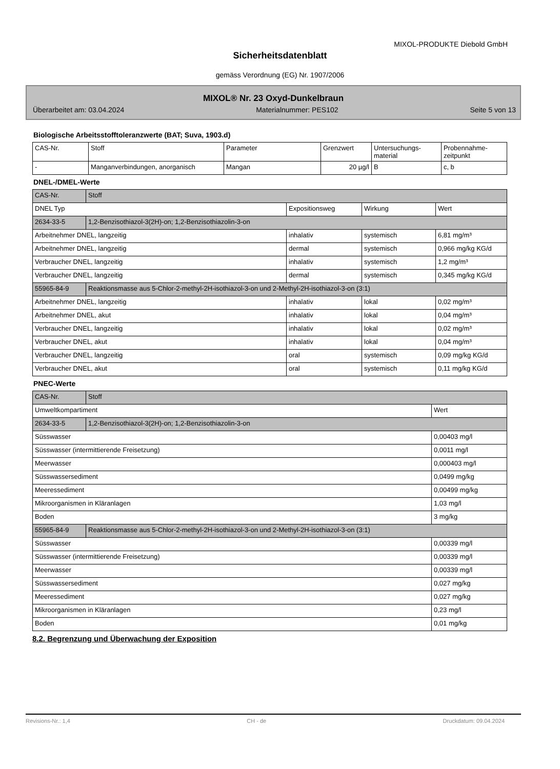MIXOL-PRODUKTE Diebold GmbH
Sicherheitsdatenblatt
gemäss Verordnung (EG) Nr. 1907/2006
MIXOL® Nr. 23 Oxyd-Dunkelbraun
Überarbeitet am: 03.04.2024 Materialnummer: PES102 Seite 5 von 13
Biologische Arbeitsstofftoleranzwerte (BAT; Suva, 1903.d)
| CAS-Nr. | Stoff | Parameter | Grenzwert | Untersuchungs- material | Probennahme- zeitpunkt |
| - | Manganverbindungen, anorganisch | Mangan | 20 µg/l | B | c, b |
DNEL-/DMEL-Werte
| CAS-Nr. | Stoff | | | |
| DNEL Typ | | Expositionsweg | Wirkung | Wert |
| 2634-33-5 | 1,2-Benzisothiazol-3(2H)-on; 1,2-Benzisothiazolin-3-on | | | |
| Arbeitnehmer DNEL, langzeitig | | inhalativ | systemisch | 6,81 mg/m³ |
| Arbeitnehmer DNEL, langzeitig | | dermal | systemisch | 0,966 mg/kg KG/d |
| Verbraucher DNEL, langzeitig | | inhalativ | systemisch | 1,2 mg/m³ |
| Verbraucher DNEL, langzeitig | | dermal | systemisch | 0,345 mg/kg KG/d |
| 55965-84-9 | Reaktionsmasse aus 5-Chlor-2-methyl-2H-isothiazol-3-on und 2-Methyl-2H-isothiazol-3-on (3:1) | | | |
| Arbeitnehmer DNEL, langzeitig | | inhalativ | lokal | 0,02 mg/m³ |
| Arbeitnehmer DNEL, akut | | inhalativ | lokal | 0,04 mg/m³ |
| Verbraucher DNEL, langzeitig | | inhalativ | lokal | 0,02 mg/m³ |
| Verbraucher DNEL, akut | | inhalativ | lokal | 0,04 mg/m³ |
| Verbraucher DNEL, langzeitig | | oral | systemisch | 0,09 mg/kg KG/d |
| Verbraucher DNEL, akut | | oral | systemisch | 0,11 mg/kg KG/d |
PNEC-Werte
| CAS-Nr. | Stoff | |
| Umweltkompartiment | | Wert |
| 2634-33-5 | 1,2-Benzisothiazol-3(2H)-on; 1,2-Benzisothiazolin-3-on | |
| Süsswasser | | 0,00403 mg/l |
| Süsswasser (intermittierende Freisetzung) | | 0,0011 mg/l |
| Meerwasser | | 0,000403 mg/l |
| Süsswassersediment | | 0,0499 mg/kg |
| Meeressediment | | 0,00499 mg/kg |
| Mikroorganismen in Kläranlagen | | 1,03 mg/l |
| Boden | | 3 mg/kg |
| 55965-84-9 | Reaktionsmasse aus 5-Chlor-2-methyl-2H-isothiazol-3-on und 2-Methyl-2H-isothiazol-3-on (3:1) | |
| Süsswasser | | 0,00339 mg/l |
| Süsswasser (intermittierende Freisetzung) | | 0,00339 mg/l |
| Meerwasser | | 0,00339 mg/l |
| Süsswassersediment | | 0,027 mg/kg |
| Meeressediment | | 0,027 mg/kg |
| Mikroorganismen in Kläranlagen | | 0,23 mg/l |
| Boden | | 0,01 mg/kg |
8.2. Begrenzung und Überwachung der Exposition
Revisions-Nr.: 1,4 CH - de Druckdatum: 09.04.2024